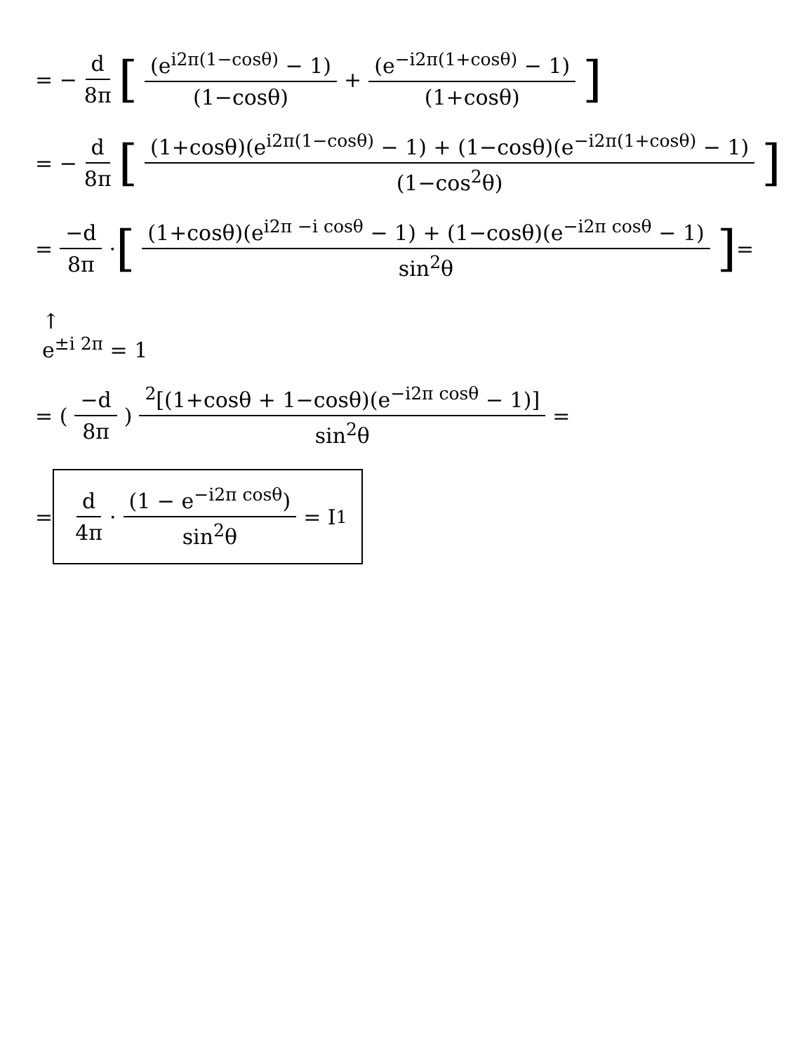= − d 8π [ (e<sup>i2π(1−cosθ)</sup> − 1) (1−cosθ) + (e<sup>−i2π(1+cosθ)</sup> − 1) (1+cosθ)]
= − d 8π [ (1+cosθ)(e<sup>i2π(1−cosθ)</sup> − 1) + (1−cosθ)(e<sup>−i2π(1+cosθ)</sup> − 1) (1−cos<sup>2</sup>θ)]
= −d 8π · [ (1+cosθ)(e<sup>i2π −i cosθ</sup> − 1) + (1−cosθ)(e<sup>−i2π cosθ</sup> − 1) sin<sup>2</sup>θ] =
↑
e<sup>±i 2π</sup> = 1
= (−d 8π) <sup>2</sup>[(1+cosθ + 1−cosθ)(e<sup>−i2π cosθ</sup> − 1)] sin<sup>2</sup>θ =
= d 4π · (1 − e<sup>−i2π cosθ</sup>) sin<sup>2</sup>θ = I<sub>1</sub>